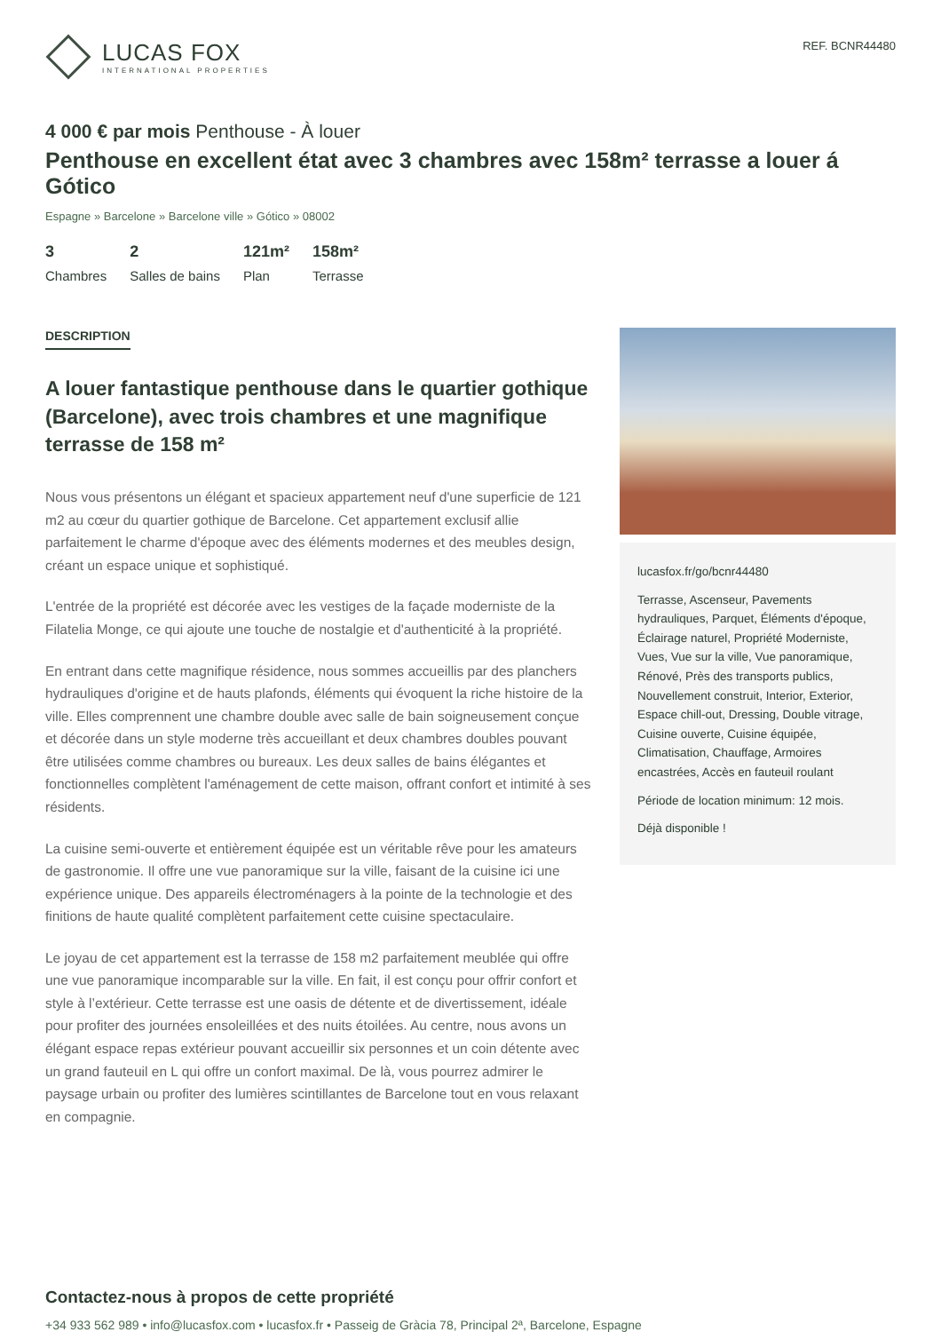LUCAS FOX
INTERNATIONAL PROPERTIES
REF. BCNR44480
4 000 € par mois Penthouse - À louer
Penthouse en excellent état avec 3 chambres avec 158m² terrasse a louer á Gótico
Espagne » Barcelone » Barcelone ville » Gótico » 08002
3
Chambres
2
Salles de bains
121m²
Plan
158m²
Terrasse
DESCRIPTION
A louer fantastique penthouse dans le quartier gothique (Barcelone), avec trois chambres et une magnifique terrasse de 158 m²
Nous vous présentons un élégant et spacieux appartement neuf d'une superficie de 121 m2 au cœur du quartier gothique de Barcelone. Cet appartement exclusif allie parfaitement le charme d'époque avec des éléments modernes et des meubles design, créant un espace unique et sophistiqué.
L'entrée de la propriété est décorée avec les vestiges de la façade moderniste de la Filatelia Monge, ce qui ajoute une touche de nostalgie et d'authenticité à la propriété.
En entrant dans cette magnifique résidence, nous sommes accueillis par des planchers hydrauliques d'origine et de hauts plafonds, éléments qui évoquent la riche histoire de la ville. Elles comprennent une chambre double avec salle de bain soigneusement conçue et décorée dans un style moderne très accueillant et deux chambres doubles pouvant être utilisées comme chambres ou bureaux. Les deux salles de bains élégantes et fonctionnelles complètent l'aménagement de cette maison, offrant confort et intimité à ses résidents.
La cuisine semi-ouverte et entièrement équipée est un véritable rêve pour les amateurs de gastronomie. Il offre une vue panoramique sur la ville, faisant de la cuisine ici une expérience unique. Des appareils électroménagers à la pointe de la technologie et des finitions de haute qualité complètent parfaitement cette cuisine spectaculaire.
Le joyau de cet appartement est la terrasse de 158 m2 parfaitement meublée qui offre une vue panoramique incomparable sur la ville. En fait, il est conçu pour offrir confort et style à l’extérieur. Cette terrasse est une oasis de détente et de divertissement, idéale pour profiter des journées ensoleillées et des nuits étoilées. Au centre, nous avons un élégant espace repas extérieur pouvant accueillir six personnes et un coin détente avec un grand fauteuil en L qui offre un confort maximal. De là, vous pourrez admirer le paysage urbain ou profiter des lumières scintillantes de Barcelone tout en vous relaxant en compagnie.
lucasfox.fr/go/bcnr44480
Terrasse, Ascenseur, Pavements hydrauliques, Parquet, Éléments d'époque, Éclairage naturel, Propriété Moderniste, Vues, Vue sur la ville, Vue panoramique, Rénové, Près des transports publics, Nouvellement construit, Interior, Exterior, Espace chill-out, Dressing, Double vitrage, Cuisine ouverte, Cuisine équipée, Climatisation, Chauffage, Armoires encastrées, Accès en fauteuil roulant
Période de location minimum: 12 mois.
Déjà disponible !
Contactez-nous à propos de cette propriété
+34 933 562 989 • info@lucasfox.com • lucasfox.fr • Passeig de Gràcia 78, Principal 2ª, Barcelone, Espagne